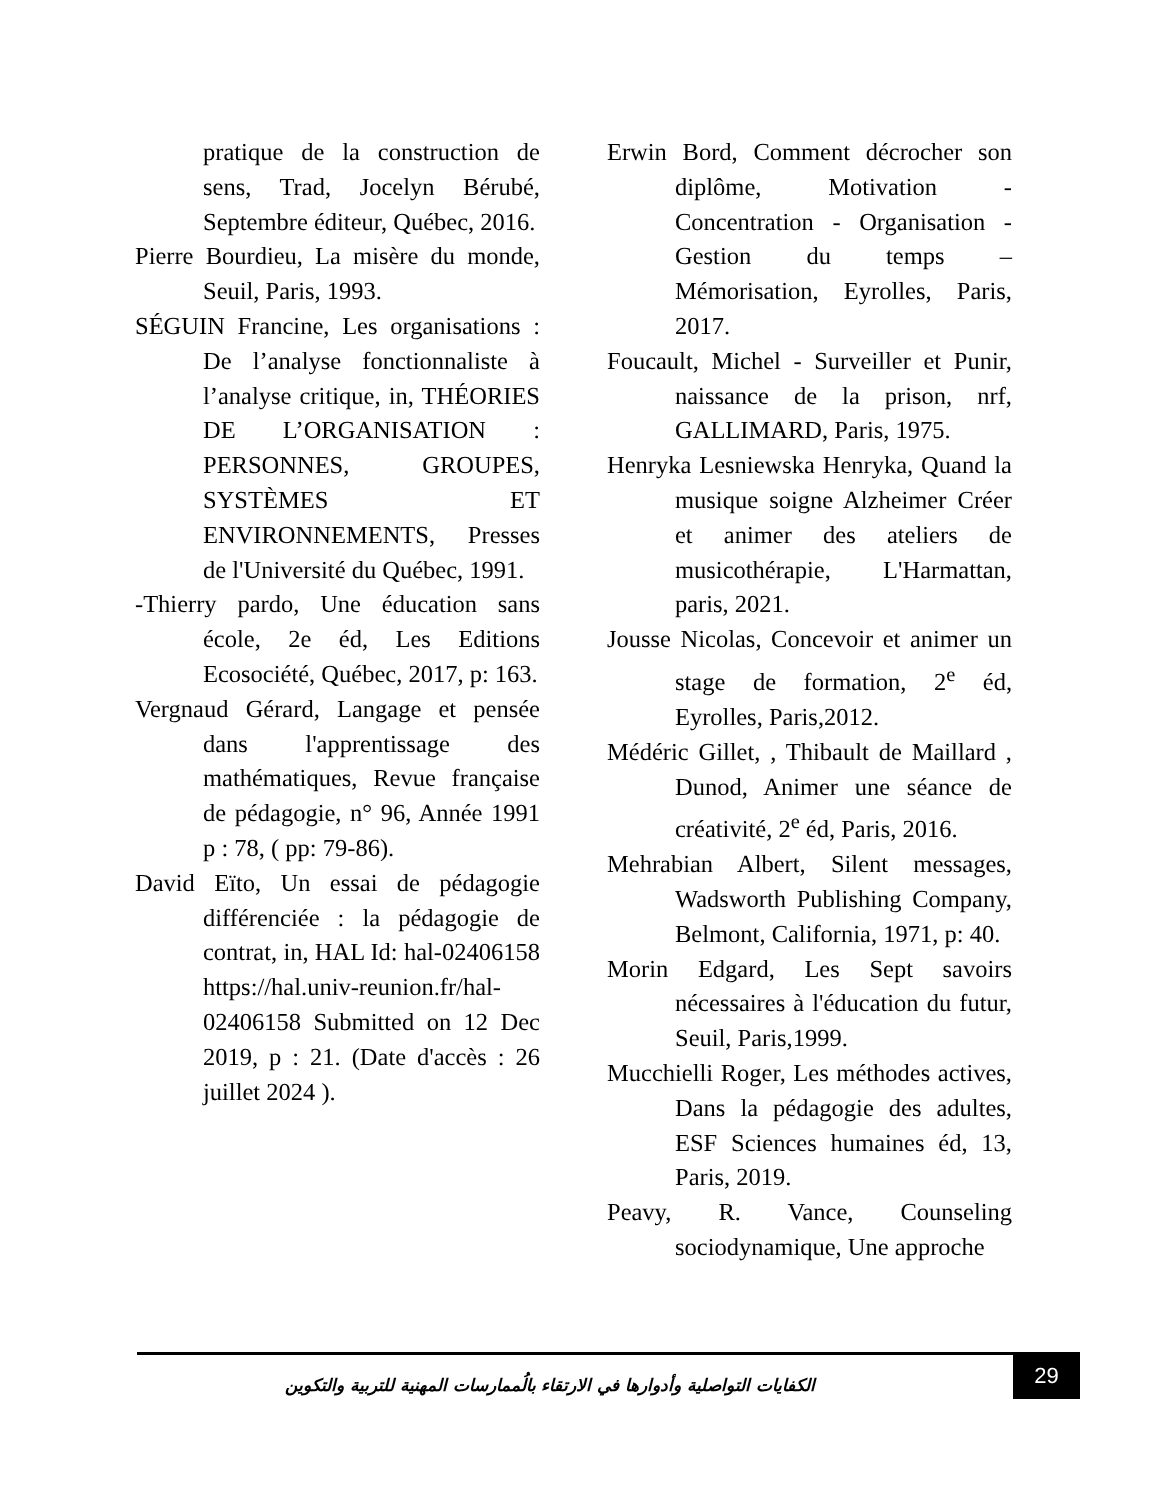Erwin Bord, Comment décrocher son diplôme, Motivation - Concentration - Organisation - Gestion du temps – Mémorisation, Eyrolles, Paris, 2017.
Foucault, Michel - Surveiller et Punir, naissance de la prison, nrf, GALLIMARD, Paris, 1975.
Henryka Lesniewska Henryka, Quand la musique soigne Alzheimer Créer et animer des ateliers de musicothérapie, L'Harmattan, paris, 2021.
Jousse Nicolas, Concevoir et animer un stage de formation, 2<sup>e</sup> éd, Eyrolles, Paris,2012.
Médéric Gillet, , Thibault de Maillard , Dunod, Animer une séance de créativité, 2<sup>e</sup> éd, Paris, 2016.
Mehrabian Albert, Silent messages, Wadsworth Publishing Company, Belmont, California, 1971, p: 40.
Morin Edgard, Les Sept savoirs nécessaires à l'éducation du futur, Seuil, Paris,1999.
Mucchielli Roger, Les méthodes actives, Dans la pédagogie des adultes, ESF Sciences humaines éd, 13, Paris, 2019.
Peavy, R. Vance, Counseling sociodynamique, Une approche
pratique de la construction de sens, Trad, Jocelyn Bérubé, Septembre éditeur, Québec, 2016.
Pierre Bourdieu, La misère du monde, Seuil, Paris, 1993.
SÉGUIN Francine, Les organisations : De l’analyse fonctionnaliste à l’analyse critique, in, THÉORIES DE L’ORGANISATION : PERSONNES, GROUPES, SYSTÈMES ET ENVIRONNEMENTS, Presses de l'Université du Québec, 1991.
-Thierry pardo, Une éducation sans école, 2e éd, Les Editions Ecosociété, Québec, 2017, p: 163.
Vergnaud Gérard, Langage et pensée dans l'apprentissage des mathématiques, Revue française de pédagogie, n° 96, Année 1991 p : 78, ( pp: 79-86).
David Eïto, Un essai de pédagogie différenciée : la pédagogie de contrat, in, HAL Id: hal-02406158 https://hal.univ-reunion.fr/hal-02406158 Submitted on 12 Dec 2019, p : 21. (Date d'accès : 26 juillet 2024 ).
الكفايات التواصلية وأدوارها في الارتقاء بالُممارسات المهنية للتربية والتكوين
29